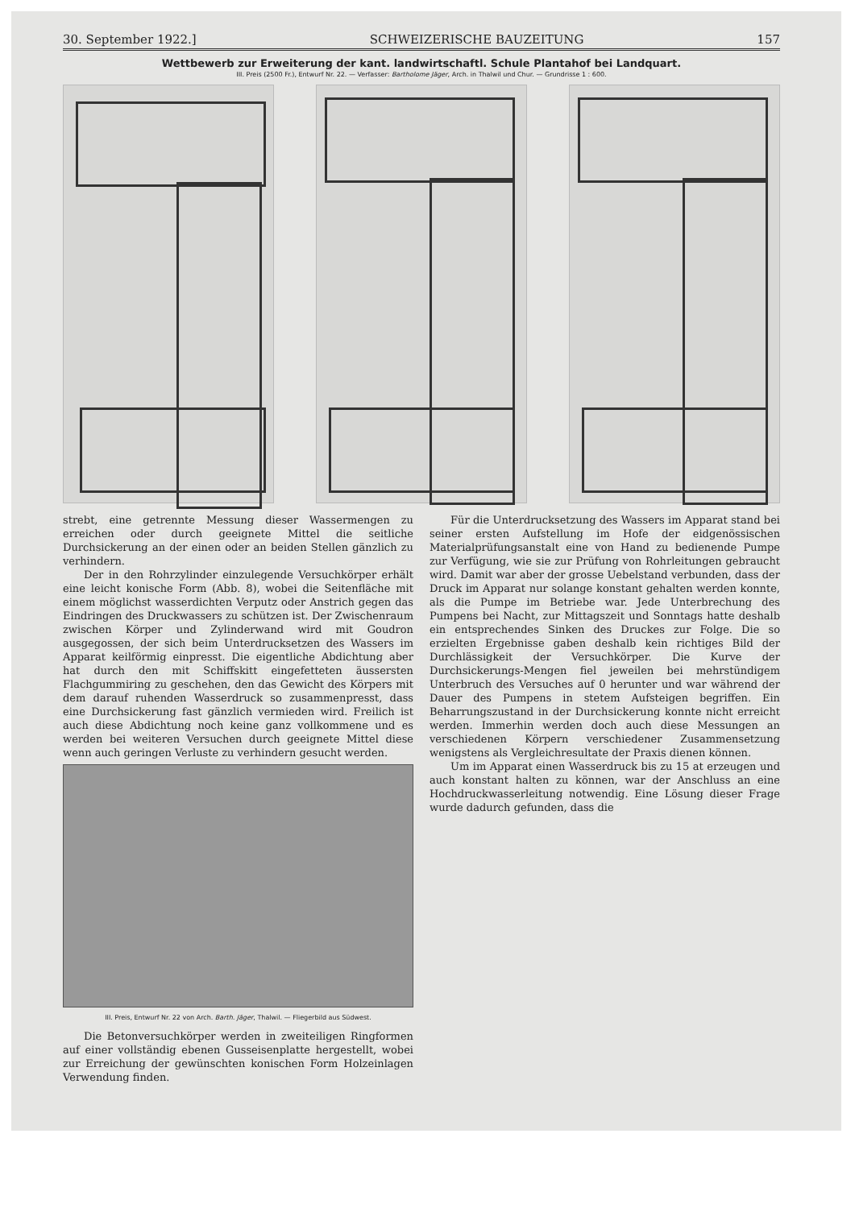30. September 1922.] SCHWEIZERISCHE BAUZEITUNG 157
Wettbewerb zur Erweiterung der kant. landwirtschaftl. Schule Plantahof bei Landquart.
III. Preis (2500 Fr.), Entwurf Nr. 22. — Verfasser: Bartholome Jäger, Arch. in Thalwil und Chur. — Grundrisse 1 : 600.
strebt, eine getrennte Messung dieser Wassermengen zu erreichen oder durch geeignete Mittel die seitliche Durchsickerung an der einen oder an beiden Stellen gänzlich zu verhindern.
Der in den Rohrzylinder einzulegende Versuchkörper erhält eine leicht konische Form (Abb. 8), wobei die Seitenfläche mit einem möglichst wasserdichten Verputz oder Anstrich gegen das Eindringen des Druckwassers zu schützen ist. Der Zwischenraum zwischen Körper und Zylinderwand wird mit Goudron ausgegossen, der sich beim Unterdrucksetzen des Wassers im Apparat keilförmig einpresst. Die eigentliche Abdichtung aber hat durch den mit Schiffskitt eingefetteten äussersten Flachgummiring zu geschehen, den das Gewicht des Körpers mit dem darauf ruhenden Wasserdruck so zusammenpresst, dass eine Durchsickerung fast gänzlich vermieden wird. Freilich ist auch diese Abdichtung noch keine ganz vollkommene und es werden bei weiteren Versuchen durch geeignete Mittel diese wenn auch geringen Verluste zu verhindern gesucht werden.
III. Preis, Entwurf Nr. 22 von Arch. Barth. Jäger, Thalwil. — Fliegerbild aus Südwest.
Die Betonversuchkörper werden in zweiteiligen Ringformen auf einer vollständig ebenen Gusseisenplatte hergestellt, wobei zur Erreichung der gewünschten konischen Form Holzeinlagen Verwendung finden.
Für die Unterdrucksetzung des Wassers im Apparat stand bei seiner ersten Aufstellung im Hofe der eidgenössischen Materialprüfungsanstalt eine von Hand zu bedienende Pumpe zur Verfügung, wie sie zur Prüfung von Rohrleitungen gebraucht wird. Damit war aber der grosse Uebelstand verbunden, dass der Druck im Apparat nur solange konstant gehalten werden konnte, als die Pumpe im Betriebe war. Jede Unterbrechung des Pumpens bei Nacht, zur Mittagszeit und Sonntags hatte deshalb ein entsprechendes Sinken des Druckes zur Folge. Die so erzielten Ergebnisse gaben deshalb kein richtiges Bild der Durchlässigkeit der Versuchkörper. Die Kurve der Durchsickerungs-Mengen fiel jeweilen bei mehrstündigem Unterbruch des Versuches auf 0 herunter und war während der Dauer des Pumpens in stetem Aufsteigen begriffen. Ein Beharrungszustand in der Durchsickerung konnte nicht erreicht werden. Immerhin werden doch auch diese Messungen an verschiedenen Körpern verschiedener Zusammensetzung wenigstens als Vergleichresultate der Praxis dienen können.
Um im Apparat einen Wasserdruck bis zu 15 at erzeugen und auch konstant halten zu können, war der Anschluss an eine Hochdruckwasserleitung notwendig. Eine Lösung dieser Frage wurde dadurch gefunden, dass die